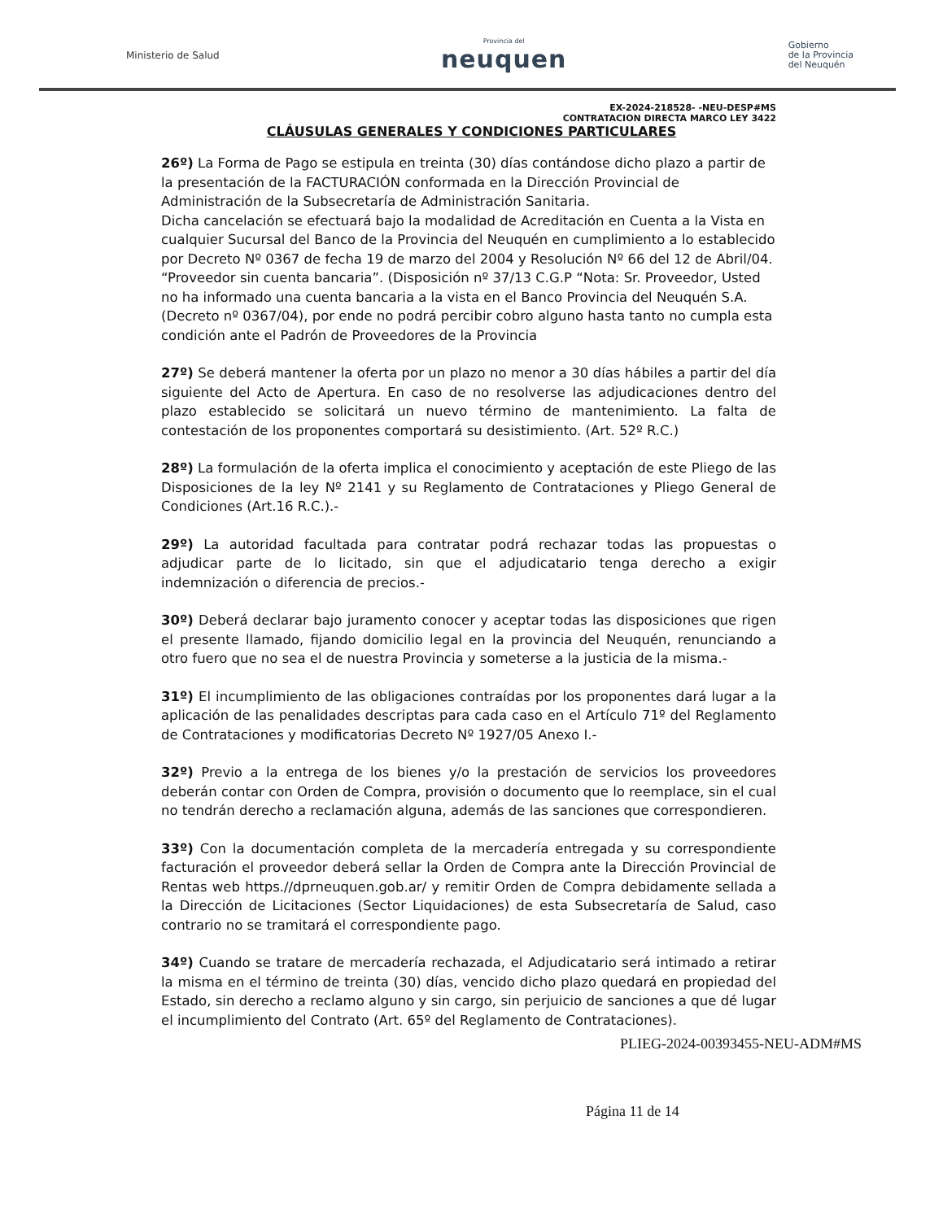Ministerio de Salud
Provincia del
neuquen
Gobierno
de la Provincia
del Neuquén
EX-2024-218528- -NEU-DESP#MS
CONTRATACION DIRECTA MARCO LEY 3422
CLÁUSULAS GENERALES Y CONDICIONES PARTICULARES
26º) La Forma de Pago se estipula en treinta (30) días contándose dicho plazo a partir de la presentación de la FACTURACIÓN conformada en la Dirección Provincial de Administración de la Subsecretaría de Administración Sanitaria.
Dicha cancelación se efectuará bajo la modalidad de Acreditación en Cuenta a la Vista en cualquier Sucursal del Banco de la Provincia del Neuquén en cumplimiento a lo establecido por Decreto Nº 0367 de fecha 19 de marzo del 2004 y Resolución Nº 66 del 12 de Abril/04.
“Proveedor sin cuenta bancaria”. (Disposición nº 37/13 C.G.P “Nota: Sr. Proveedor, Usted no ha informado una cuenta bancaria a la vista en el Banco Provincia del Neuquén S.A. (Decreto nº 0367/04), por ende no podrá percibir cobro alguno hasta tanto no cumpla esta condición ante el Padrón de Proveedores de la Provincia
27º) Se deberá mantener la oferta por un plazo no menor a 30 días hábiles a partir del día siguiente del Acto de Apertura. En caso de no resolverse las adjudicaciones dentro del plazo establecido se solicitará un nuevo término de mantenimiento. La falta de contestación de los proponentes comportará su desistimiento. (Art. 52º R.C.)
28º) La formulación de la oferta implica el conocimiento y aceptación de este Pliego de las Disposiciones de la ley Nº 2141 y su Reglamento de Contrataciones y Pliego General de Condiciones (Art.16 R.C.).-
29º) La autoridad facultada para contratar podrá rechazar todas las propuestas o adjudicar parte de lo licitado, sin que el adjudicatario tenga derecho a exigir indemnización o diferencia de precios.-
30º) Deberá declarar bajo juramento conocer y aceptar todas las disposiciones que rigen el presente llamado, fijando domicilio legal en la provincia del Neuquén, renunciando a otro fuero que no sea el de nuestra Provincia y someterse a la justicia de la misma.-
31º) El incumplimiento de las obligaciones contraídas por los proponentes dará lugar a la aplicación de las penalidades descriptas para cada caso en el Artículo 71º del Reglamento de Contrataciones y modificatorias Decreto Nº 1927/05 Anexo I.-
32º) Previo a la entrega de los bienes y/o la prestación de servicios los proveedores deberán contar con Orden de Compra, provisión o documento que lo reemplace, sin el cual no tendrán derecho a reclamación alguna, además de las sanciones que correspondieren.
33º) Con la documentación completa de la mercadería entregada y su correspondiente facturación el proveedor deberá sellar la Orden de Compra ante la Dirección Provincial de Rentas web https.//dprneuquen.gob.ar/ y remitir Orden de Compra debidamente sellada a la Dirección de Licitaciones (Sector Liquidaciones) de esta Subsecretaría de Salud, caso contrario no se tramitará el correspondiente pago.
34º) Cuando se tratare de mercadería rechazada, el Adjudicatario será intimado a retirar la misma en el término de treinta (30) días, vencido dicho plazo quedará en propiedad del Estado, sin derecho a reclamo alguno y sin cargo, sin perjuicio de sanciones a que dé lugar el incumplimiento del Contrato (Art. 65º del Reglamento de Contrataciones).
PLIEG-2024-00393455-NEU-ADM#MS
Página 11 de 14